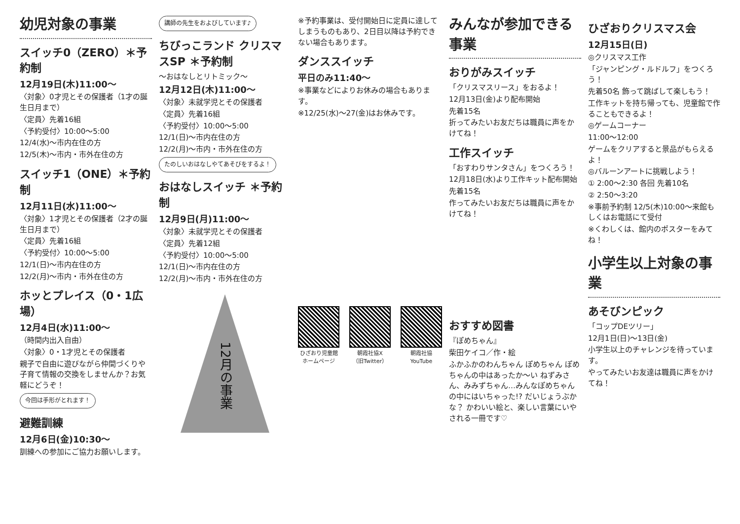幼児対象の事業
スイッチ0（ZERO）＊予約制
12月19日(木)11:00～
〈対象〉0才児とその保護者（1才の誕生日月まで）
〈定員〉先着16組
〈予約受付〉10:00～5:00
12/4(水)～市内在住の方
12/5(木)～市内・市外在住の方
スイッチ1（ONE）＊予約制
12月11日(水)11:00～
〈対象〉1才児とその保護者（2才の誕生日月まで）
〈定員〉先着16組
〈予約受付〉10:00～5:00
12/1(日)～市内在住の方
12/2(月)～市内・市外在住の方
ホッとプレイス（0・1広場）
12月4日(水)11:00～
（時間内出入自由）
〈対象〉0・1才児とその保護者
親子で自由に遊びながら仲間づくりや子育て情報の交換をしませんか？お気軽にどうぞ！
今回は手形がとれます！
避難訓練
12月6日(金)10:30～
訓練への参加にご協力お願いします。
講師の先生をおよびしています♪
ちびっこランド クリスマスSP ＊予約制
～おはなしとリトミック～
12月12日(木)11:00～
〈対象〉未就学児とその保護者
〈定員〉先着16組
〈予約受付〉10:00～5:00
12/1(日)～市内在住の方
12/2(月)～市内・市外在住の方
たのしいおはなしやてあそびをするよ！
おはなしスイッチ ＊予約制
12月9日(月)11:00～
〈対象〉未就学児とその保護者
〈定員〉先着12組
〈予約受付〉10:00～5:00
12/1(日)～市内在住の方
12/2(月)～市内・市外在住の方
12月の事業
※予約事業は、受付開始日に定員に達してしまうものもあり、2日目以降は予約できない場合もあります。
ダンススイッチ
平日のみ11:40～
※事業などによりお休みの場合もあります。
※12/25(水)～27(金)はお休みです。
ひざおり児童館
ホームページ
朝霞社協X
（旧Twitter）
朝霞社協
YouTube
みんなが参加できる事業
おりがみスイッチ
「クリスマスリース」をおるよ！
12月13日(金)より配布開始
先着15名
折ってみたいお友だちは職員に声をかけてね！
工作スイッチ
「おすわりサンタさん」をつくろう！
12月18日(水)より工作キット配布開始
先着15名
作ってみたいお友だちは職員に声をかけてね！
おすすめ図書
『ぽめちゃん』
柴田ケイコ／作・絵
ふかふかのわんちゃん ぽめちゃん ぽめちゃんの中はあったか～い ねずみさん、みみずちゃん…みんなぽめちゃんの中にはいちゃった!? だいじょうぶかな？ かわいい絵と、楽しい言葉にいやされる一冊です♡
ひざおりクリスマス会
12月15日(日)
◎クリスマス工作
「ジャンピング・ルドルフ」をつくろう！
先着50名 飾って跳ばして楽しもう！
工作キットを持ち帰っても、児童館で作ることもできるよ！
◎ゲームコーナー
11:00～12:00
ゲームをクリアすると景品がもらえるよ！
◎バルーンアートに挑戦しよう！
① 2:00～2:30 各回 先着10名
② 2:50～3:20
※事前予約制 12/5(木)10:00～来館もしくはお電話にて受付
※くわしくは、館内のポスターをみてね！
小学生以上対象の事業
あそびンピック
「コップDEツリー」
12月1日(日)～13日(金)
小学生以上のチャレンジを待っています。
やってみたいお友達は職員に声をかけてね！